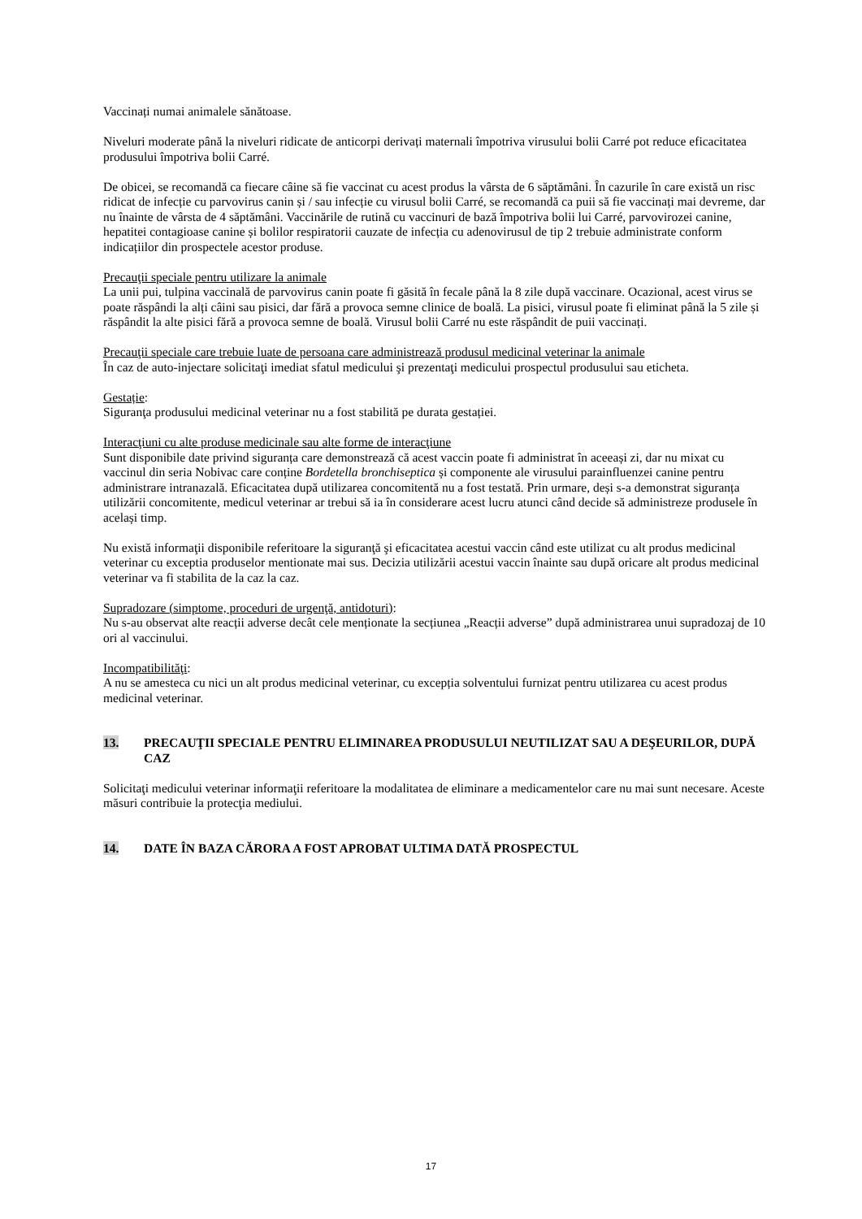Vaccinați numai animalele sănătoase.
Niveluri moderate până la niveluri ridicate de anticorpi derivați maternali împotriva virusului bolii Carré pot reduce eficacitatea produsului împotriva bolii Carré.
De obicei, se recomandă ca fiecare câine să fie vaccinat cu acest produs la vârsta de 6 săptămâni. În cazurile în care există un risc ridicat de infecție cu parvovirus canin și / sau infecție cu virusul bolii Carré, se recomandă ca puii să fie vaccinați mai devreme, dar nu înainte de vârsta de 4 săptămâni. Vaccinările de rutină cu vaccinuri de bază împotriva bolii lui Carré, parvovirozei canine, hepatitei contagioase canine și bolilor respiratorii cauzate de infecția cu adenovirusul de tip 2 trebuie administrate conform indicațiilor din prospectele acestor produse.
Precauţii speciale pentru utilizare la animale
La unii pui, tulpina vaccinală de parvovirus canin poate fi găsită în fecale până la 8 zile după vaccinare. Ocazional, acest virus se poate răspândi la alți câini sau pisici, dar fără a provoca semne clinice de boală. La pisici, virusul poate fi eliminat până la 5 zile și răspândit la alte pisici fără a provoca semne de boală. Virusul bolii Carré nu este răspândit de puii vaccinați.
Precauţii speciale care trebuie luate de persoana care administrează produsul medicinal veterinar la animale
În caz de auto-injectare solicitaţi imediat sfatul medicului şi prezentaţi medicului prospectul produsului sau eticheta.
Gestație:
Siguranţa produsului medicinal veterinar nu a fost stabilită pe durata gestației.
Interacţiuni cu alte produse medicinale sau alte forme de interacţiune
Sunt disponibile date privind siguranța care demonstrează că acest vaccin poate fi administrat în aceeași zi, dar nu mixat cu vaccinul din seria Nobivac care conține Bordetella bronchiseptica și componente ale virusului parainfluenzei canine pentru administrare intranazală. Eficacitatea după utilizarea concomitentă nu a fost testată. Prin urmare, deși s-a demonstrat siguranța utilizării concomitente, medicul veterinar ar trebui să ia în considerare acest lucru atunci când decide să administreze produsele în același timp.
Nu există informaţii disponibile referitoare la siguranţă şi eficacitatea acestui vaccin când este utilizat cu alt produs medicinal veterinar cu exceptia produselor mentionate mai sus. Decizia utilizării acestui vaccin înainte sau după oricare alt produs medicinal veterinar va fi stabilita de la caz la caz.
Supradozare (simptome, proceduri de urgenţă, antidoturi):
Nu s-au observat alte reacții adverse decât cele menționate la secțiunea „Reacții adverse” după administrarea unui supradozaj de 10 ori al vaccinului.
Incompatibilităţi:
A nu se amesteca cu nici un alt produs medicinal veterinar, cu excepția solventului furnizat pentru utilizarea cu acest produs medicinal veterinar.
13. PRECAUŢII SPECIALE PENTRU ELIMINAREA PRODUSULUI NEUTILIZAT SAU A DEŞEURILOR, DUPĂ CAZ
Solicitaţi medicului veterinar informaţii referitoare la modalitatea de eliminare a medicamentelor care nu mai sunt necesare. Aceste măsuri contribuie la protecţia mediului.
14. DATE ÎN BAZA CĂRORA A FOST APROBAT ULTIMA DATĂ PROSPECTUL
17